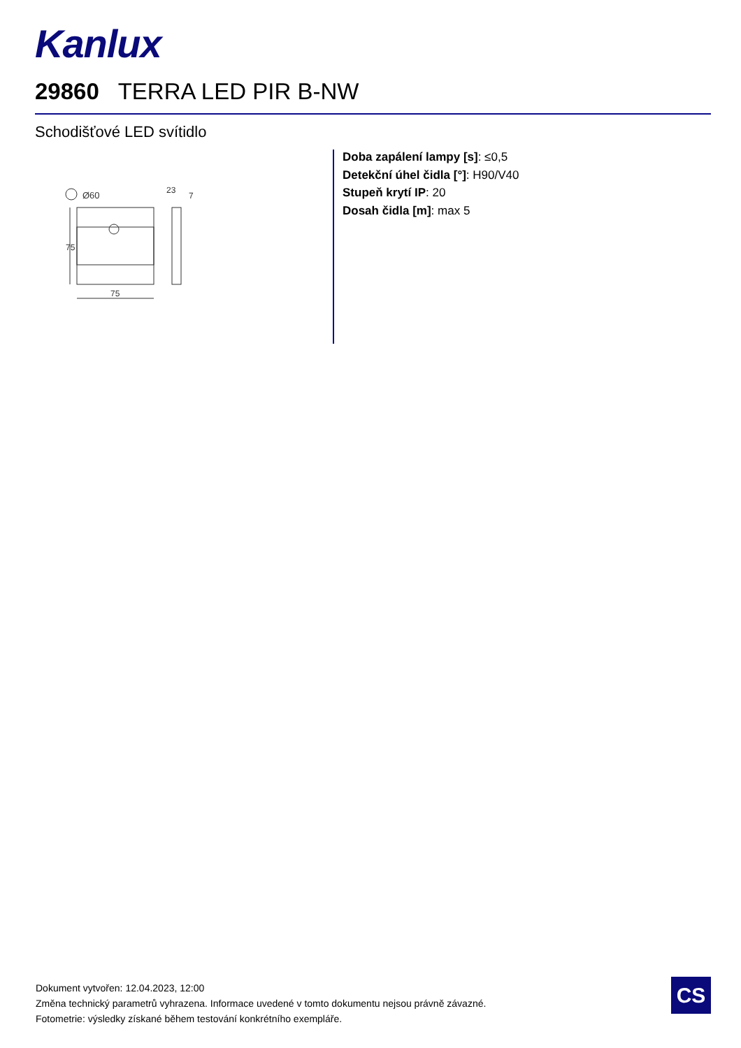Kanlux
29860 TERRA LED PIR B-NW
Schodišťové LED svítidlo
Ø60
75
75
23
7
Doba zapálení lampy [s]: ≤0,5
Detekční úhel čidla [°]: H90/V40
Stupeň krytí IP: 20
Dosah čidla [m]: max 5
Dokument vytvořen: 12.04.2023, 12:00
Změna technický parametrů vyhrazena. Informace uvedené v tomto dokumentu nejsou právně závazné.
Fotometrie: výsledky získané během testování konkrétního exempláře.
CS